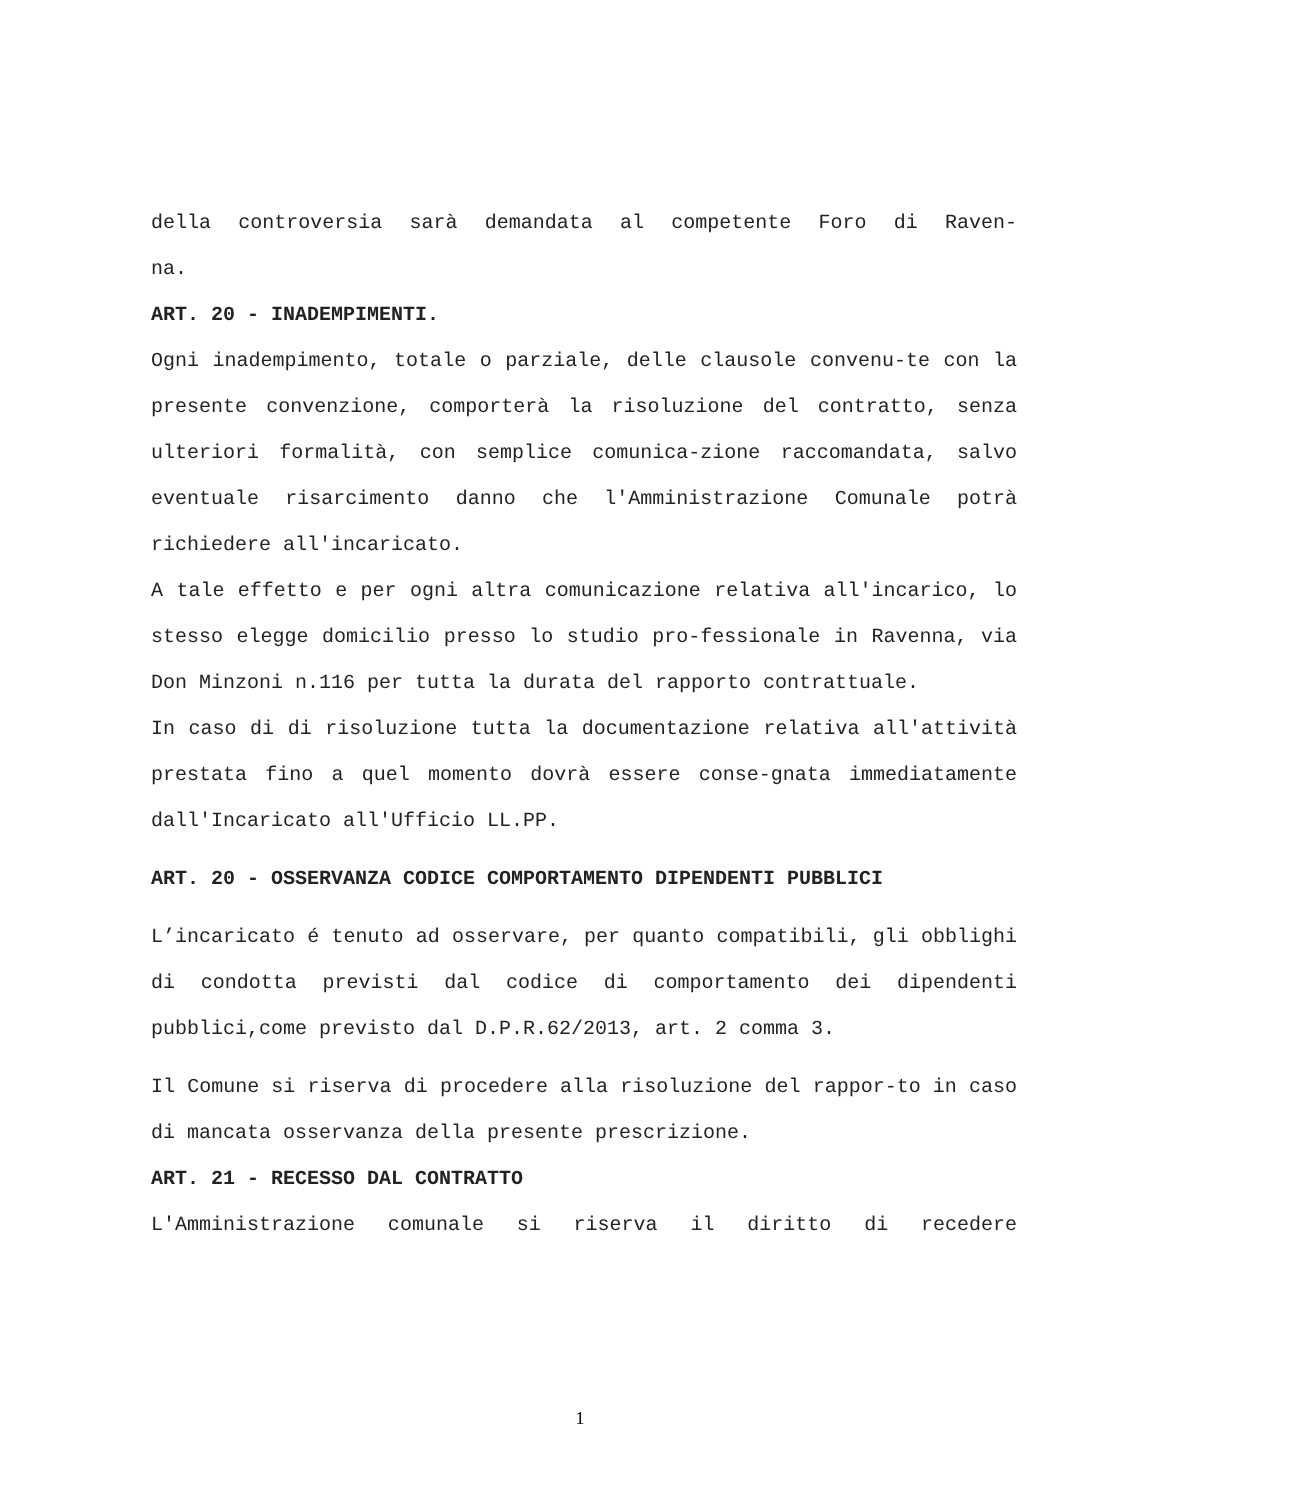della controversia sarà demandata al competente Foro di Raven-
na.
ART. 20 - INADEMPIMENTI.
Ogni inadempimento, totale o parziale, delle clausole convenu-te con la presente convenzione, comporterà la risoluzione del contratto, senza ulteriori formalità, con semplice comunica-zione raccomandata, salvo eventuale risarcimento danno che l'Amministrazione Comunale potrà richiedere all'incaricato.
A tale effetto e per ogni altra comunicazione relativa all'incarico, lo stesso elegge domicilio presso lo studio pro-fessionale in Ravenna, via Don Minzoni n.116 per tutta la durata del rapporto contrattuale.
In caso di di risoluzione tutta la documentazione relativa all'attività prestata fino a quel momento dovrà essere conse-gnata immediatamente dall'Incaricato all'Ufficio LL.PP.
ART. 20 - OSSERVANZA CODICE COMPORTAMENTO DIPENDENTI PUBBLICI
L’incaricato é tenuto ad osservare, per quanto compatibili, gli obblighi di condotta previsti dal codice di comportamento dei dipendenti pubblici,come previsto dal D.P.R.62/2013, art. 2 comma 3.
Il Comune si riserva di procedere alla risoluzione del rappor-to in caso di mancata osservanza della presente prescrizione.
ART. 21 - RECESSO DAL CONTRATTO
L'Amministrazione comunale si riserva il diritto di recedere
1